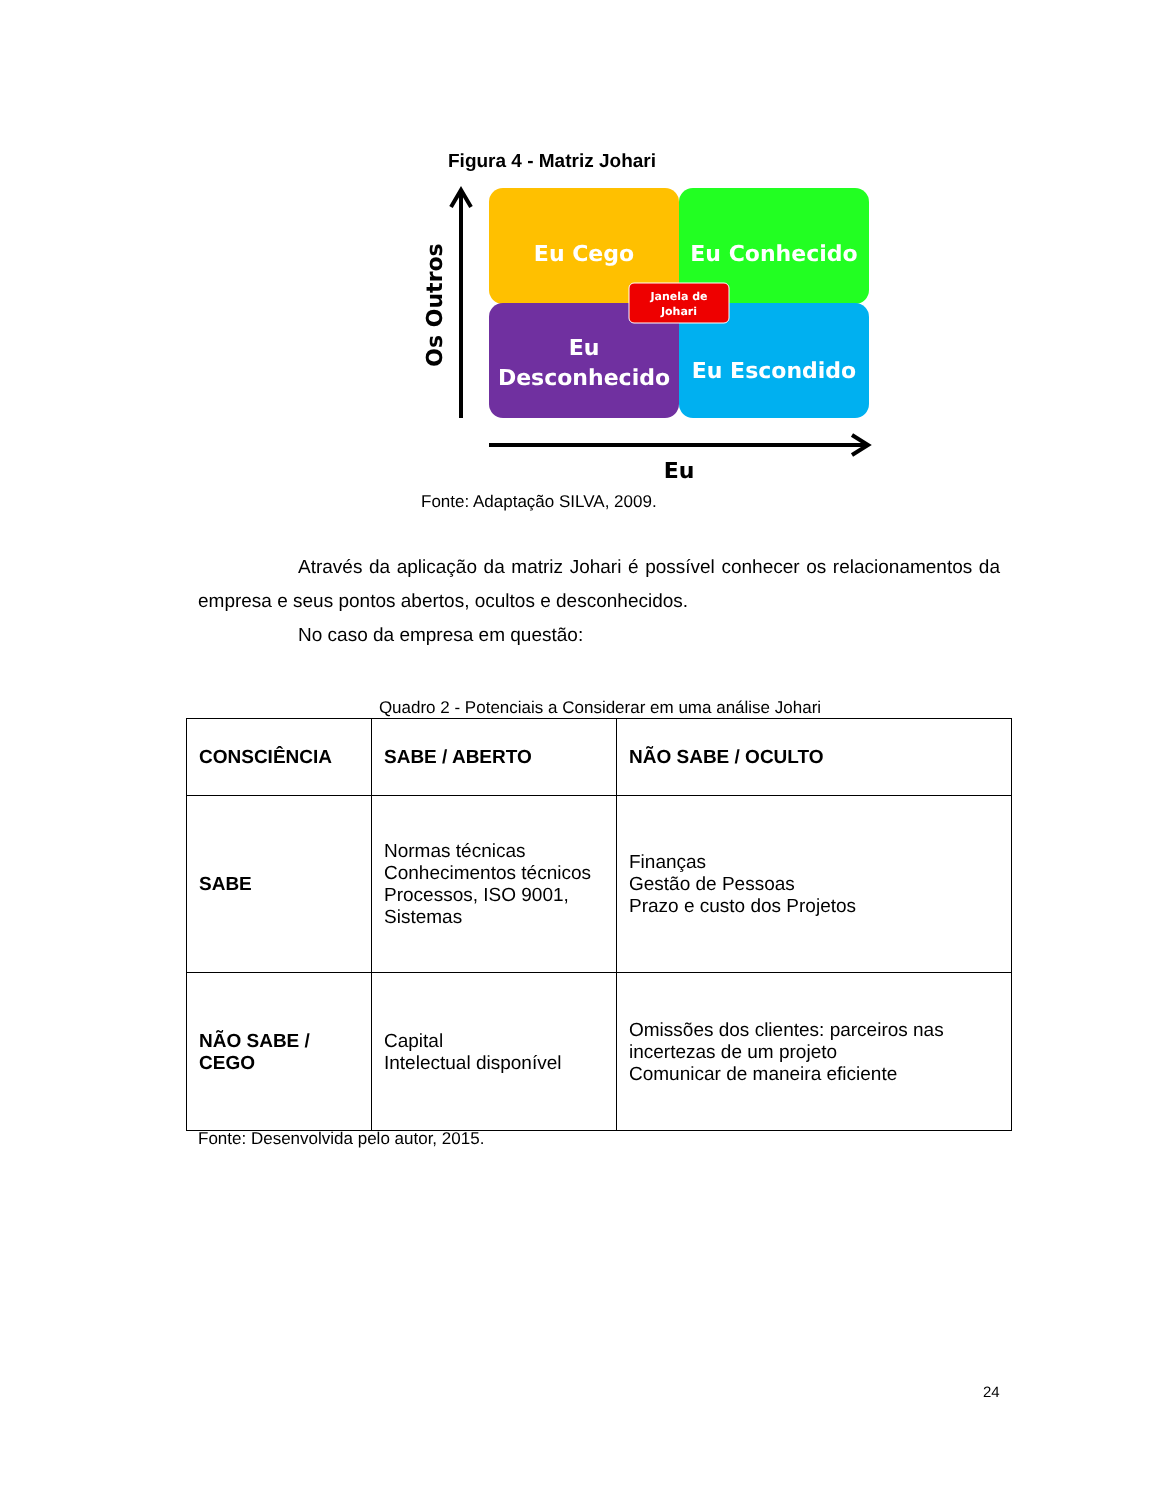Figura 4 - Matriz Johari
Eu Cego
Eu Conhecido
Eu
Desconhecido
Eu Escondido
Janela de
Johari
Os Outros
Eu
Fonte: Adaptação SILVA, 2009.
Através da aplicação da matriz Johari é possível conhecer os relacionamentos da empresa e seus pontos abertos, ocultos e desconhecidos.
No caso da empresa em questão:
Quadro 2 - Potenciais a Considerar em uma análise Johari
| CONSCIÊNCIA | SABE / ABERTO | NÃO SABE / OCULTO |
| --- | --- | --- |
| SABE | Normas técnicas Conhecimentos técnicos Processos, ISO 9001, Sistemas | Finanças Gestão de Pessoas Prazo e custo dos Projetos |
| NÃO SABE / CEGO | Capital Intelectual disponível | Omissões dos clientes: parceiros nas incertezas de um projeto Comunicar de maneira eficiente |
Fonte: Desenvolvida pelo autor, 2015.
24